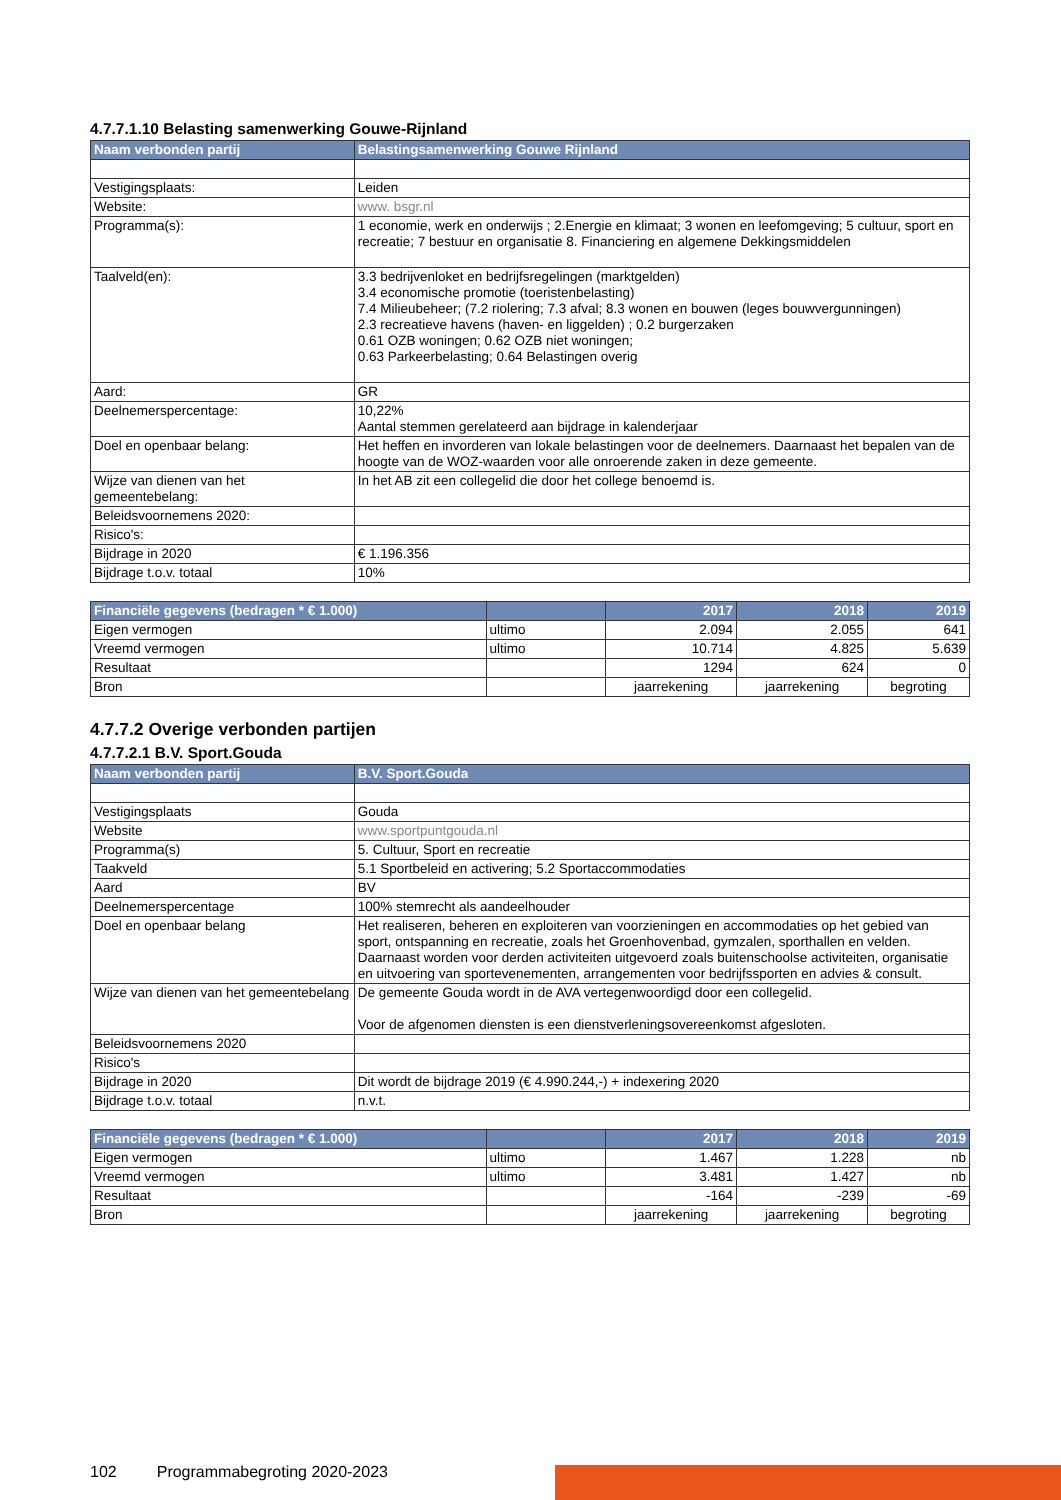4.7.7.1.10 Belasting samenwerking Gouwe-Rijnland
| Naam verbonden partij | Belastingsamenwerking Gouwe Rijnland |
| --- | --- |
| Vestigingsplaats: | Leiden |
| Website: | www. bsgr.nl |
| Programma(s): | 1 economie, werk en onderwijs ; 2.Energie en klimaat; 3 wonen en leefomgeving; 5 cultuur, sport en recreatie; 7 bestuur en organisatie 8. Financiering en algemene Dekkingsmiddelen |
| Taalveld(en): | 3.3 bedrijvenloket en bedrijfsregelingen (marktgelden) 3.4 economische promotie (toeristenbelasting) 7.4 Milieubeheer; (7.2 riolering; 7.3 afval; 8.3 wonen en bouwen (leges bouwvergunningen) 2.3 recreatieve havens (haven- en liggelden) ; 0.2 burgerzaken 0.61 OZB woningen; 0.62 OZB niet woningen; 0.63 Parkeerbelasting; 0.64 Belastingen overig |
| Aard: | GR |
| Deelnemerspercentage: | 10,22% Aantal stemmen gerelateerd aan bijdrage in kalenderjaar |
| Doel en openbaar belang: | Het heffen en invorderen van lokale belastingen voor de deelnemers. Daarnaast het bepalen van de hoogte van de WOZ-waarden voor alle onroerende zaken in deze gemeente. |
| Wijze van dienen van het gemeentebelang: | In het AB zit een collegelid die door het college benoemd is. |
| Beleidsvoornemens 2020: | |
| Risico's: | |
| Bijdrage in 2020 | € 1.196.356 |
| Bijdrage t.o.v. totaal | 10% |
| Financiële gegevens (bedragen * € 1.000) | | 2017 | 2018 | 2019 |
| --- | --- | --- | --- | --- |
| Eigen vermogen | ultimo | 2.094 | 2.055 | 641 |
| Vreemd vermogen | ultimo | 10.714 | 4.825 | 5.639 |
| Resultaat | | 1294 | 624 | 0 |
| Bron | | jaarrekening | jaarrekening | begroting |
4.7.7.2 Overige verbonden partijen
4.7.7.2.1 B.V. Sport.Gouda
| Naam verbonden partij | B.V. Sport.Gouda |
| --- | --- |
| Vestigingsplaats | Gouda |
| Website | www.sportpuntgouda.nl |
| Programma(s) | 5. Cultuur, Sport en recreatie |
| Taakveld | 5.1 Sportbeleid en activering; 5.2 Sportaccommodaties |
| Aard | BV |
| Deelnemerspercentage | 100% stemrecht als aandeelhouder |
| Doel en openbaar belang | Het realiseren, beheren en exploiteren van voorzieningen en accommodaties op het gebied van sport, ontspanning en recreatie, zoals het Groenhovenbad, gymzalen, sporthallen en velden. Daarnaast worden voor derden activiteiten uitgevoerd zoals buitenschoolse activiteiten, organisatie en uitvoering van sportevenementen, arrangementen voor bedrijfssporten en advies & consult. |
| Wijze van dienen van het gemeentebelang | De gemeente Gouda wordt in de AVA vertegenwoordigd door een collegelid. Voor de afgenomen diensten is een dienstverleningsovereenkomst afgesloten. |
| Beleidsvoornemens 2020 | |
| Risico's | |
| Bijdrage in 2020 | Dit wordt de bijdrage 2019 (€ 4.990.244,-) + indexering 2020 |
| Bijdrage t.o.v. totaal | n.v.t. |
| Financiële gegevens (bedragen * € 1.000) | | 2017 | 2018 | 2019 |
| --- | --- | --- | --- | --- |
| Eigen vermogen | ultimo | 1.467 | 1.228 | nb |
| Vreemd vermogen | ultimo | 3.481 | 1.427 | nb |
| Resultaat | | -164 | -239 | -69 |
| Bron | | jaarrekening | jaarrekening | begroting |
102 Programmabegroting 2020-2023